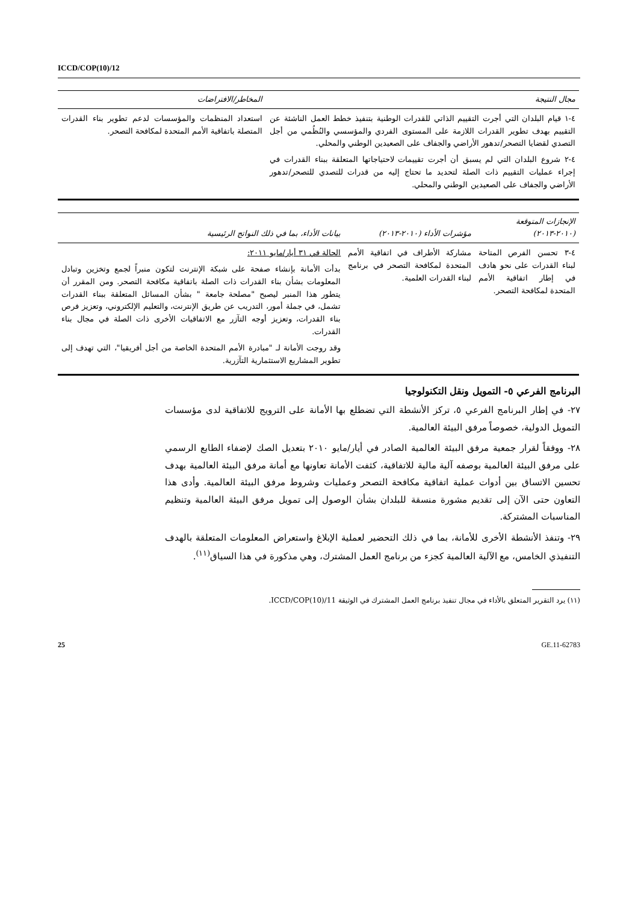ICCD/COP(10)/12
| مجال النتيجة | المخاطر/الافتراضات |
| --- | --- |
| ٤-١ قيام البلدان التي أجرت التقييم الذاتي للقدرات الوطنية بتنفيذ خطط العمل الناشئة عن التقييم بهدف تطوير القدرات اللازمة على المستوى الفردي والمؤسسي والنُظُمي من أجل التصدي لقضايا التصحر/تدهور الأراضي والجفاف على الصعيدين الوطني والمحلي. ٤-٢ شروع البلدان التي لم يسبق أن أجرت تقييمات لاحتياجاتها المتعلقة ببناء القدرات في إجراء عمليات التقييم ذات الصلة لتحديد ما تحتاج إليه من قدرات للتصدي للتصحر/تدهور الأراضي والجفاف على الصعيدين الوطني والمحلي. | استعداد المنظمات والمؤسسات لدعم تطوير بناء القدرات المتصلة باتفاقية الأمم المتحدة لمكافحة التصحر. |
| الإنجازات المتوقعة (٢٠١٠-٢٠١٣) | مؤشرات الأداء (٢٠١٠-٢٠١٣) | بيانات الأداء، بما في ذلك النواتج الرئيسية |
| --- | --- | --- |
| ٤-٣ تحسن الفرص المتاحة لبناء القدرات على نحو هادف في إطار اتفاقية الأمم المتحدة لمكافحة التصحر. | مشاركة الأطراف في اتفاقية الأمم المتحدة لمكافحة التصحر في برنامج لبناء القدرات العلمية. | الحالة في ٣١ أيار/مايو ٢٠١١: بدأت الأمانة بإنشاء صفحة على شبكة الإنترنت لتكون منبراً لجمع وتخزين وتبادل المعلومات بشأن بناء القدرات ذات الصلة باتفاقية مكافحة التصحر. ومن المقرر أن يتطور هذا المنبر ليصبح "مصلحة جامعة " بشأن المسائل المتعلقة ببناء القدرات تشمل، في جملة أمور، التدريب عن طريق الإنترنت، والتعليم الإلكتروني، وتعزيز فرص بناء القدرات، وتعزيز أوجه التآزر مع الاتفاقيات الأخرى ذات الصلة في مجال بناء القدرات. وقد روجت الأمانة لـ "مبادرة الأمم المتحدة الخاصة من أجل أفريقيا"، التي تهدف إلى تطوير المشاريع الاستثمارية التآزرية. |
البرنامج الفرعي ٥- التمويل ونقل التكنولوجيا
٢٧- في إطار البرنامج الفرعي ٥، تركز الأنشطة التي تضطلع بها الأمانة على الترويج للاتفاقية لدى مؤسسات التمويل الدولية، خصوصاً مرفق البيئة العالمية.
٢٨- ووفقاً لقرار جمعية مرفق البيئة العالمية الصادر في أيار/مايو ٢٠١٠ بتعديل الصك لإضفاء الطابع الرسمي على مرفق البيئة العالمية بوصفه آلية مالية للاتفاقية، كثفت الأمانة تعاونها مع أمانة مرفق البيئة العالمية بهدف تحسين الاتساق بين أدوات عملية اتفاقية مكافحة التصحر وعمليات وشروط مرفق البيئة العالمية. وأدى هذا التعاون حتى الآن إلى تقديم مشورة منسقة للبلدان بشأن الوصول إلى تمويل مرفق البيئة العالمية وتنظيم المناسبات المشتركة.
٢٩- وتنفذ الأنشطة الأخرى للأمانة، بما في ذلك التحضير لعملية الإبلاغ واستعراض المعلومات المتعلقة بالهدف التنفيذي الخامس، مع الآلية العالمية كجزء من برنامج العمل المشترك، وهي مذكورة في هذا السياق<sup>(١١)</sup>.
(١١) يرد التقرير المتعلق بالأداء في مجال تنفيذ برنامج العمل المشترك في الوثيقة ICCD/COP(10)/11.
25 GE.11-62783